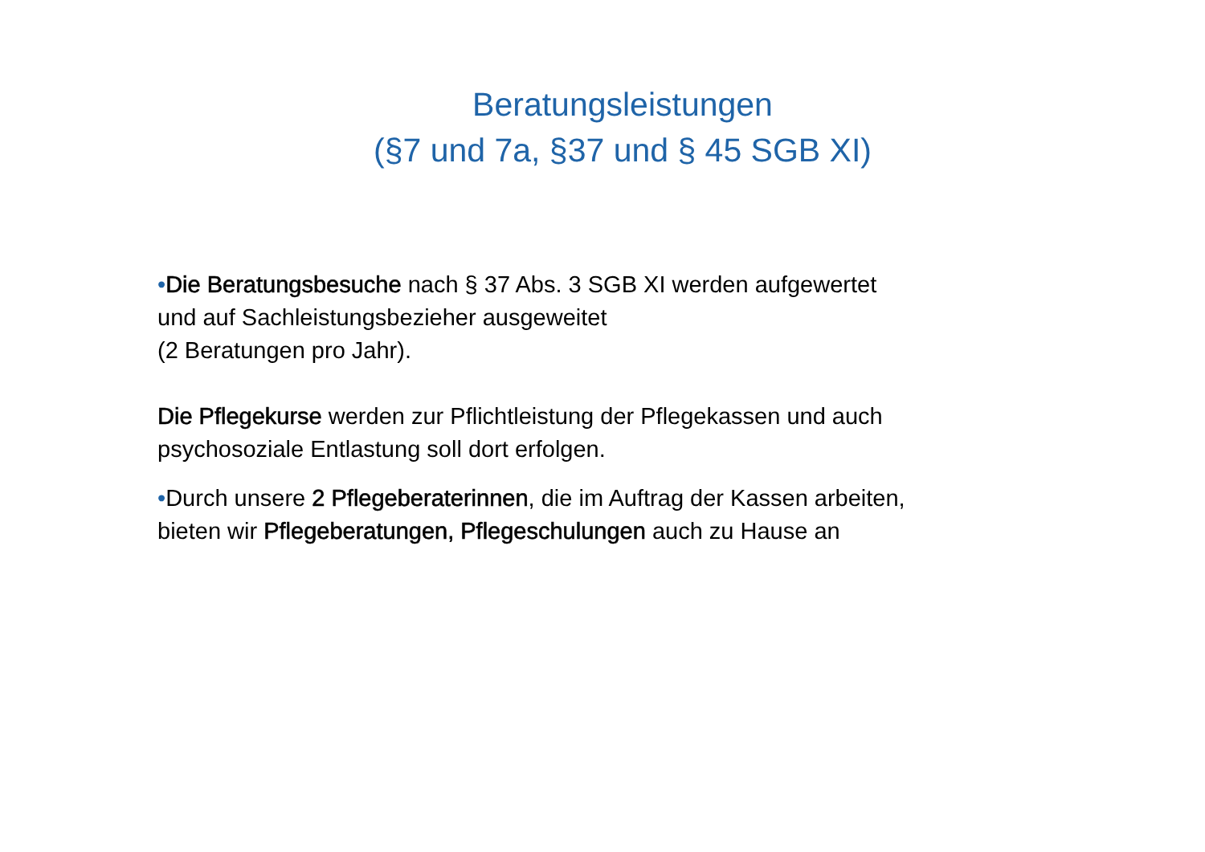Beratungsleistungen
(§7 und 7a, §37 und § 45 SGB XI)
•Die Beratungsbesuche nach § 37 Abs. 3 SGB XI werden aufgewertet und auf Sachleistungsbezieher ausgeweitet
(2 Beratungen pro Jahr).
Die Pflegekurse werden zur Pflichtleistung der Pflegekassen und auch psychosoziale Entlastung soll dort erfolgen.
•Durch unsere 2 Pflegeberaterinnen, die im Auftrag der Kassen arbeiten, bieten wir Pflegeberatungen, Pflegeschulungen auch zu Hause an